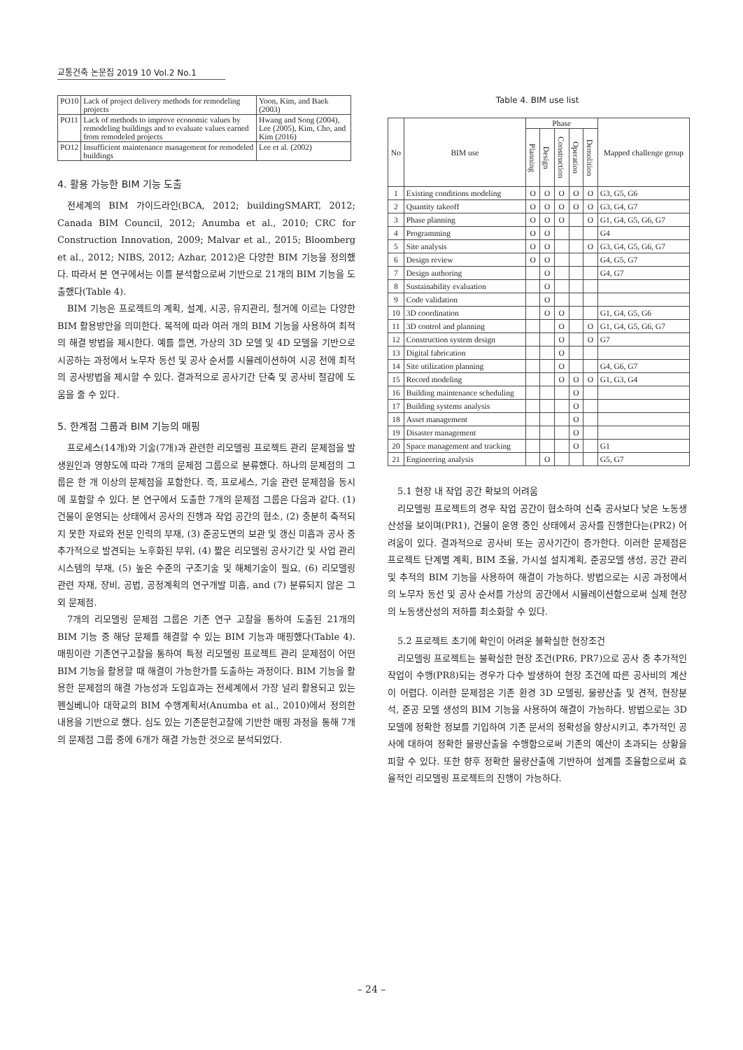교통건축 논문집 2019 10 Vol.2 No.1
| PO10 | Lack of project delivery methods for remodeling projects | Yoon, Kim, and Baek (2003) |
| PO11 | Lack of methods to improve economic values by remodeling buildings and to evaluate values earned from remodeled projects | Hwang and Song (2004), Lee (2005), Kim, Cho, and Kim (2016) |
| PO12 | Insufficient maintenance management for remodeled buildings | Lee et al. (2002) |
4. 활용 가능한 BIM 기능 도출
전세계의 BIM 가이드라인(BCA, 2012; buildingSMART, 2012; Canada BIM Council, 2012; Anumba et al., 2010; CRC for Construction Innovation, 2009; Malvar et al., 2015; Bloomberg et al., 2012; NIBS, 2012; Azhar, 2012)은 다양한 BIM 기능을 정의했다. 따라서 본 연구에서는 이를 분석함으로써 기반으로 21개의 BIM 기능을 도출했다(Table 4).
BIM 기능은 프로젝트의 계획, 설계, 시공, 유지관리, 철거에 이르는 다양한 BIM 활용방안을 의미한다. 목적에 따라 여러 개의 BIM 기능을 사용하여 최적의 해결 방법을 제시한다. 예를 들면, 가상의 3D 모델 및 4D 모델을 기반으로 시공하는 과정에서 노무자 동선 및 공사 순서를 시뮬레이션하여 시공 전에 최적의 공사방법을 제시할 수 있다. 결과적으로 공사기간 단축 및 공사비 절감에 도움을 줄 수 있다.
5. 한계점 그룹과 BIM 기능의 매핑
프로세스(14개)와 기술(7개)과 관련한 리모델링 프로젝트 관리 문제점을 발생원인과 영향도에 따라 7개의 문제점 그룹으로 분류했다. 하나의 문제점의 그룹은 한 개 이상의 문제점을 포함한다. 즉, 프로세스, 기술 관련 문제점을 동시에 포함할 수 있다. 본 연구에서 도출한 7개의 문제점 그룹은 다음과 같다. (1) 건물이 운영되는 상태에서 공사의 진행과 작업 공간의 협소, (2) 충분히 축적되지 못한 자료와 전문 인력의 부재, (3) 준공도면의 보관 및 갱신 미흡과 공사 중 추가적으로 발견되는 노후화된 부위, (4) 짧은 리모델링 공사기간 및 사업 관리 시스템의 부재, (5) 높은 수준의 구조기술 및 해체기술이 필요, (6) 리모델링 관련 자재, 장비, 공법, 공정계획의 연구개발 미흡, and (7) 분류되지 않은 그 외 문제점.
7개의 리모델링 문제점 그룹은 기존 연구 고찰을 통하여 도출된 21개의 BIM 기능 중 해당 문제를 해결할 수 있는 BIM 기능과 매핑했다(Table 4). 매핑이란 기존연구고찰을 통하여 특정 리모델링 프로젝트 관리 문제점이 어떤 BIM 기능을 활용할 때 해결이 가능한가를 도출하는 과정이다. BIM 기능을 활용한 문제점의 해결 가능성과 도입효과는 전세계에서 가장 널리 활용되고 있는 펜실베니아 대학교의 BIM 수행계획서(Anumba et al., 2010)에서 정의한 내용을 기반으로 했다. 심도 있는 기존문헌고찰에 기반한 매핑 과정을 통해 7개의 문제점 그룹 중에 6개가 해결 가능한 것으로 분석되었다.
Table 4. BIM use list
| No | BIM use | Phase | | | | | Mapped challenge group |
| --- | --- | --- | --- | --- | --- | --- | --- |
| | | Planning | Design | Construction | Operation | Demolition | |
| 1 | Existing conditions modeling | O | O | O | O | O | G3, G5, G6 |
| 2 | Quantity takeoff | O | O | O | O | O | G3, G4, G7 |
| 3 | Phase planning | O | O | O | | O | G1, G4, G5, G6, G7 |
| 4 | Programming | O | O | | | | G4 |
| 5 | Site analysis | O | O | | | O | G3, G4, G5, G6, G7 |
| 6 | Design review | O | O | | | | G4, G5, G7 |
| 7 | Design authoring | | O | | | | G4, G7 |
| 8 | Sustainability evaluation | | O | | | | |
| 9 | Code validation | | O | | | | |
| 10 | 3D coordination | | O | O | | | G1, G4, G5, G6 |
| 11 | 3D control and planning | | | O | | O | G1, G4, G5, G6, G7 |
| 12 | Construction system design | | | O | | O | G7 |
| 13 | Digital fabrication | | | O | | | |
| 14 | Site utilization planning | | | O | | | G4, G6, G7 |
| 15 | Record modeling | | | O | O | O | G1, G3, G4 |
| 16 | Building maintenance scheduling | | | | O | | |
| 17 | Building systems analysis | | | | O | | |
| 18 | Asset management | | | | O | | |
| 19 | Disaster management | | | | O | | |
| 20 | Space management and tracking | | | | O | | G1 |
| 21 | Engineering analysis | | O | | | | G5, G7 |
5.1 현장 내 작업 공간 확보의 어려움
리모델링 프로젝트의 경우 작업 공간이 협소하여 신축 공사보다 낮은 노동생산성을 보이며(PR1), 건물이 운영 중인 상태에서 공사를 진행한다는(PR2) 어려움이 있다. 결과적으로 공사비 또는 공사기간이 증가한다. 이러한 문제점은 프로젝트 단계별 계획, BIM 조율, 가시설 설치계획, 준공모델 생성, 공간 관리 및 추적의 BIM 기능을 사용하여 해결이 가능하다. 방법으로는 시공 과정에서의 노무자 동선 및 공사 순서를 가상의 공간에서 시뮬레이션함으로써 실제 현장의 노동생산성의 저하를 최소화할 수 있다.
5.2 프로젝트 초기에 확인이 어려운 불확실한 현장조건
리모델링 프로젝트는 불확실한 현장 조건(PR6, PR7)으로 공사 중 추가적인 작업이 수행(PR8)되는 경우가 다수 발생하여 현장 조건에 따른 공사비의 계산이 어렵다. 이러한 문제점은 기존 환경 3D 모델링, 물량산출 및 견적, 현장분석, 준공 모델 생성의 BIM 기능을 사용하여 해결이 가능하다. 방법으로는 3D 모델에 정확한 정보를 기입하여 기존 문서의 정확성을 향상시키고, 추가적인 공사에 대하여 정확한 물량산출을 수행함으로써 기존의 예산이 초과되는 상황을 피할 수 있다. 또한 향후 정확한 물량산출에 기반하여 설계를 조율함으로써 효율적인 리모델링 프로젝트의 진행이 가능하다.
– 24 –